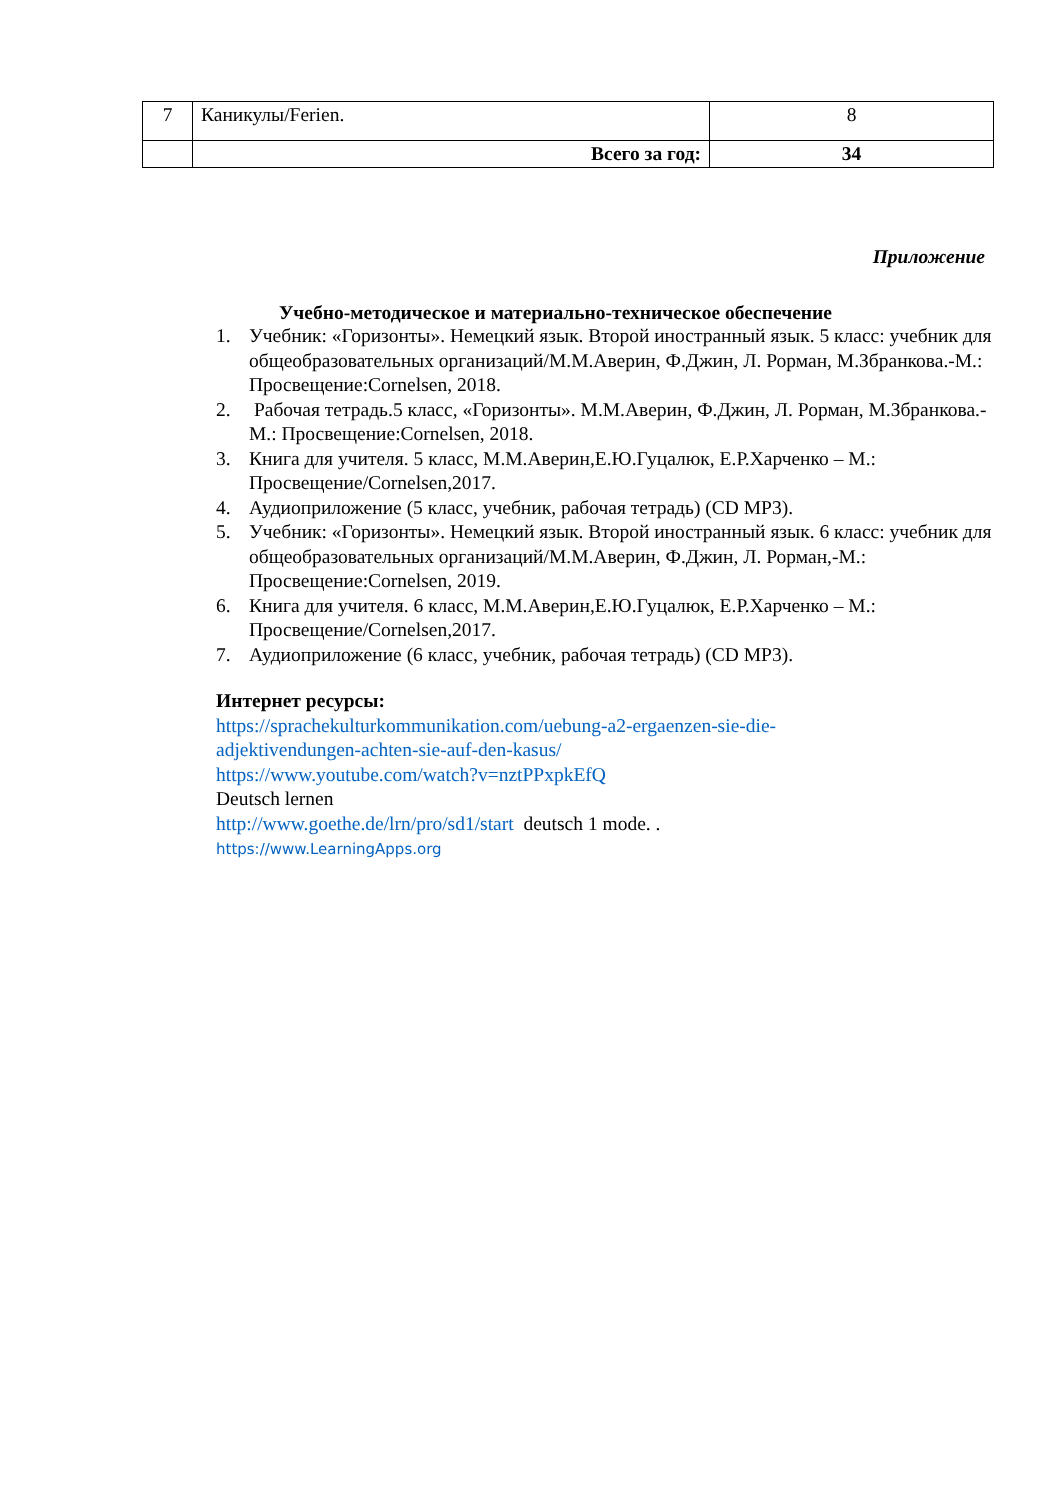| 7 | Каникулы/Ferien. | 8 |
| | Всего за год: | 34 |
Приложение
Учебно-методическое и материально-техническое обеспечение
1. Учебник: «Горизонты». Немецкий язык. Второй иностранный язык. 5 класс: учебник для общеобразовательных организаций/М.М.Аверин, Ф.Джин, Л. Рорман, М.Збранкова.-М.: Просвещение:Cornelsen, 2018.
2. Рабочая тетрадь.5 класс, «Горизонты». М.М.Аверин, Ф.Джин, Л. Рорман, М.Збранкова.-М.: Просвещение:Cornelsen, 2018.
3. Книга для учителя. 5 класс, М.М.Аверин,Е.Ю.Гуцалюк, Е.Р.Харченко – М.: Просвещение/Cornelsen,2017.
4. Аудиоприложение (5 класс, учебник, рабочая тетрадь) (CD MP3).
5. Учебник: «Горизонты». Немецкий язык. Второй иностранный язык. 6 класс: учебник для общеобразовательных организаций/М.М.Аверин, Ф.Джин, Л. Рорман,-М.: Просвещение:Cornelsen, 2019.
6. Книга для учителя. 6 класс, М.М.Аверин,Е.Ю.Гуцалюк, Е.Р.Харченко – М.: Просвещение/Cornelsen,2017.
7. Аудиоприложение (6 класс, учебник, рабочая тетрадь) (CD MP3).
Интернет ресурсы:
https://sprachekulturkommunikation.com/uebung-a2-ergaenzen-sie-die-
adjektivendungen-achten-sie-auf-den-kasus/
https://www.youtube.com/watch?v=nztPPxpkEfQ
Deutsch lernen
http://www.goethe.de/lrn/pro/sd1/start deutsch 1 mode. .
https://www.LearningApps.org